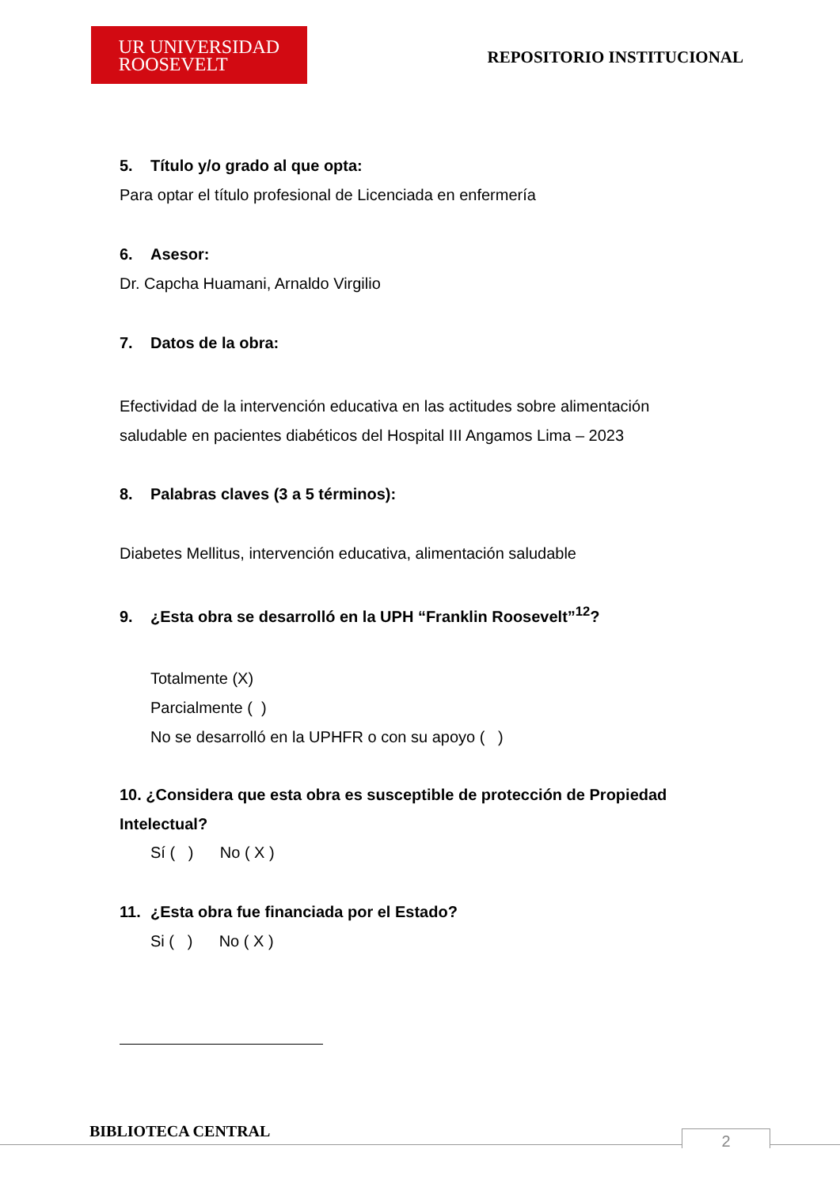UR UNIVERSIDAD
ROOSEVELT
REPOSITORIO INSTITUCIONAL
5. Título y/o grado al que opta:
Para optar el título profesional de Licenciada en enfermería
6. Asesor:
Dr. Capcha Huamani, Arnaldo Virgilio
7. Datos de la obra:
Efectividad de la intervención educativa en las actitudes sobre alimentación saludable en pacientes diabéticos del Hospital III Angamos Lima – 2023
8. Palabras claves (3 a 5 términos):
Diabetes Mellitus, intervención educativa, alimentación saludable
9. ¿Esta obra se desarrolló en la UPH “Franklin Roosevelt”<sup>12</sup>?
Totalmente (X)
Parcialmente ( )
No se desarrolló en la UPHFR o con su apoyo ( )
10. ¿Considera que esta obra es susceptible de protección de Propiedad Intelectual?
Sí ( ) No ( X )
11. ¿Esta obra fue financiada por el Estado?
Si ( ) No ( X )
BIBLIOTECA CENTRAL 2